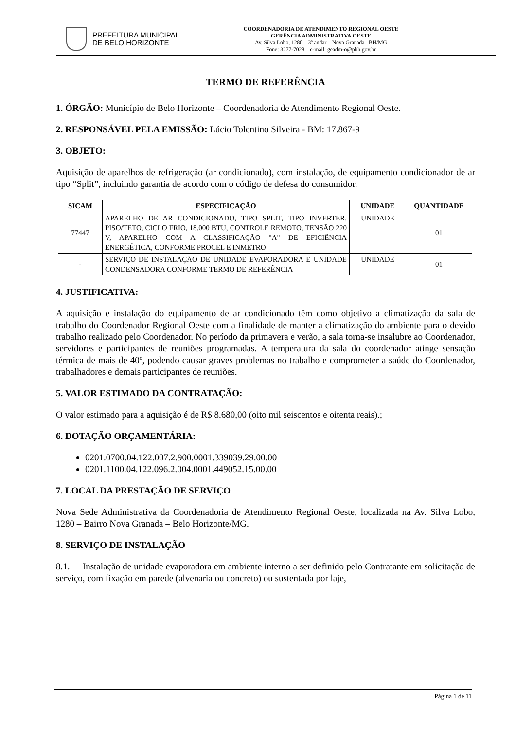PREFEITURA MUNICIPAL
DE BELO HORIZONTE
COORDENADORIA DE ATENDIMENTO REGIONAL OESTE
GERÊNCIA ADMINISTRATIVA OESTE
Av. Silva Lobo, 1280 – 3º andar – Nova Granada– BH/MG
Fone: 3277-7028 – e-mail: geadm-o@pbh.gov.br
TERMO DE REFERÊNCIA
1. ÓRGÃO: Município de Belo Horizonte – Coordenadoria de Atendimento Regional Oeste.
2. RESPONSÁVEL PELA EMISSÃO: Lúcio Tolentino Silveira - BM: 17.867-9
3. OBJETO:
Aquisição de aparelhos de refrigeração (ar condicionado), com instalação, de equipamento condicionador de ar tipo “Split”, incluindo garantia de acordo com o código de defesa do consumidor.
| SICAM | ESPECIFICAÇÃO | UNIDADE | QUANTIDADE |
| --- | --- | --- | --- |
| 77447 | APARELHO DE AR CONDICIONADO, TIPO SPLIT, TIPO INVERTER, PISO/TETO, CICLO FRIO, 18.000 BTU, CONTROLE REMOTO, TENSÃO 220 V, APARELHO COM A CLASSIFICAÇÃO "A" DE EFICIÊNCIA ENERGÉTICA, CONFORME PROCEL E INMETRO | UNIDADE | 01 |
| - | SERVIÇO DE INSTALAÇÃO DE UNIDADE EVAPORADORA E UNIDADE CONDENSADORA CONFORME TERMO DE REFERÊNCIA | UNIDADE | 01 |
4. JUSTIFICATIVA:
A aquisição e instalação do equipamento de ar condicionado têm como objetivo a climatização da sala de trabalho do Coordenador Regional Oeste com a finalidade de manter a climatização do ambiente para o devido trabalho realizado pelo Coordenador. No período da primavera e verão, a sala torna-se insalubre ao Coordenador, servidores e participantes de reuniões programadas. A temperatura da sala do coordenador atinge sensação térmica de mais de 40º, podendo causar graves problemas no trabalho e comprometer a saúde do Coordenador, trabalhadores e demais participantes de reuniões.
5. VALOR ESTIMADO DA CONTRATAÇÃO:
O valor estimado para a aquisição é de R$ 8.680,00 (oito mil seiscentos e oitenta reais).;
6. DOTAÇÃO ORÇAMENTÁRIA:
0201.0700.04.122.007.2.900.0001.339039.29.00.00
0201.1100.04.122.096.2.004.0001.449052.15.00.00
7. LOCAL DA PRESTAÇÃO DE SERVIÇO
Nova Sede Administrativa da Coordenadoria de Atendimento Regional Oeste, localizada na Av. Silva Lobo, 1280 – Bairro Nova Granada – Belo Horizonte/MG.
8. SERVIÇO DE INSTALAÇÃO
8.1. Instalação de unidade evaporadora em ambiente interno a ser definido pelo Contratante em solicitação de serviço, com fixação em parede (alvenaria ou concreto) ou sustentada por laje,
Página 1 de 11